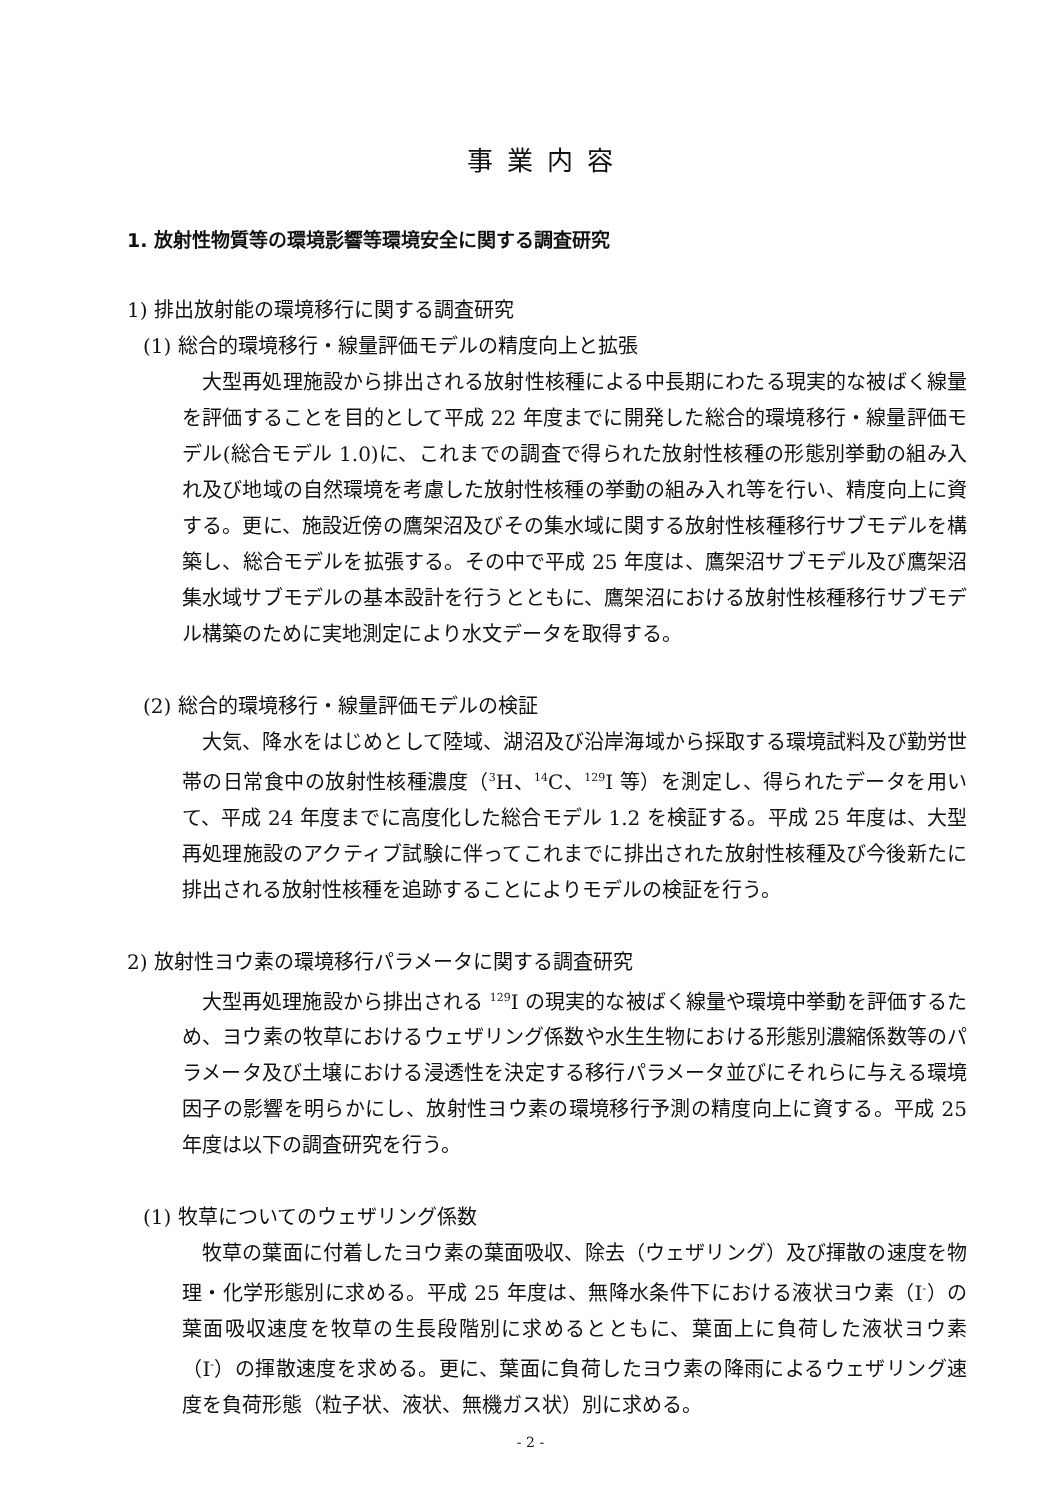事業内容
1. 放射性物質等の環境影響等環境安全に関する調査研究
1) 排出放射能の環境移行に関する調査研究
(1) 総合的環境移行・線量評価モデルの精度向上と拡張
大型再処理施設から排出される放射性核種による中長期にわたる現実的な被ばく線量を評価することを目的として平成 22 年度までに開発した総合的環境移行・線量評価モデル(総合モデル 1.0)に、これまでの調査で得られた放射性核種の形態別挙動の組み入れ及び地域の自然環境を考慮した放射性核種の挙動の組み入れ等を行い、精度向上に資する。更に、施設近傍の鷹架沼及びその集水域に関する放射性核種移行サブモデルを構築し、総合モデルを拡張する。その中で平成 25 年度は、鷹架沼サブモデル及び鷹架沼集水域サブモデルの基本設計を行うとともに、鷹架沼における放射性核種移行サブモデル構築のために実地測定により水文データを取得する。
(2) 総合的環境移行・線量評価モデルの検証
大気、降水をはじめとして陸域、湖沼及び沿岸海域から採取する環境試料及び勤労世帯の日常食中の放射性核種濃度（<sup>3</sup>H、<sup>14</sup>C、<sup>129</sup>I 等）を測定し、得られたデータを用いて、平成 24 年度までに高度化した総合モデル 1.2 を検証する。平成 25 年度は、大型再処理施設のアクティブ試験に伴ってこれまでに排出された放射性核種及び今後新たに排出される放射性核種を追跡することによりモデルの検証を行う。
2) 放射性ヨウ素の環境移行パラメータに関する調査研究
大型再処理施設から排出される <sup>129</sup>I の現実的な被ばく線量や環境中挙動を評価するため、ヨウ素の牧草におけるウェザリング係数や水生生物における形態別濃縮係数等のパラメータ及び土壌における浸透性を決定する移行パラメータ並びにそれらに与える環境因子の影響を明らかにし、放射性ヨウ素の環境移行予測の精度向上に資する。平成 25 年度は以下の調査研究を行う。
(1) 牧草についてのウェザリング係数
牧草の葉面に付着したヨウ素の葉面吸収、除去（ウェザリング）及び揮散の速度を物理・化学形態別に求める。平成 25 年度は、無降水条件下における液状ヨウ素（I<sup>-</sup>）の葉面吸収速度を牧草の生長段階別に求めるとともに、葉面上に負荷した液状ヨウ素（I<sup>-</sup>）の揮散速度を求める。更に、葉面に負荷したヨウ素の降雨によるウェザリング速度を負荷形態（粒子状、液状、無機ガス状）別に求める。
- 2 -